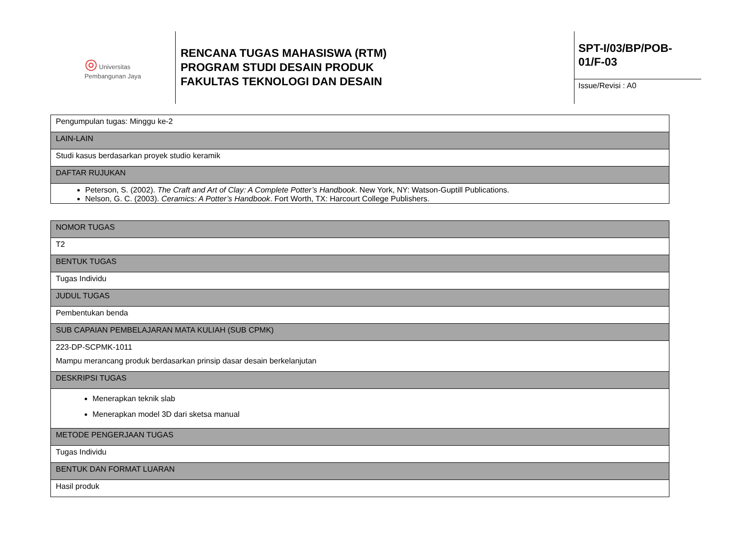◎ Universitas
Pembangunan Jaya
RENCANA TUGAS MAHASISWA (RTM)
PROGRAM STUDI DESAIN PRODUK
FAKULTAS TEKNOLOGI DAN DESAIN
SPT-I/03/BP/POB-01/F-03
Issue/Revisi : A0
| Pengumpulan tugas: Minggu ke-2 |
| LAIN-LAIN |
| Studi kasus berdasarkan proyek studio keramik |
| DAFTAR RUJUKAN |
| Peterson, S. (2002). The Craft and Art of Clay: A Complete Potter’s Handbook . New York, NY: Watson-Guptill Publications. Nelson, G. C. (2003). Ceramics: A Potter’s Handbook . Fort Worth, TX: Harcourt College Publishers. |
| NOMOR TUGAS |
| T2 |
| BENTUK TUGAS |
| Tugas Individu |
| JUDUL TUGAS |
| Pembentukan benda |
| SUB CAPAIAN PEMBELAJARAN MATA KULIAH (SUB CPMK) |
| 223-DP-SCPMK-1011 Mampu merancang produk berdasarkan prinsip dasar desain berkelanjutan |
| DESKRIPSI TUGAS |
| Menerapkan teknik slab Menerapkan model 3D dari sketsa manual |
| METODE PENGERJAAN TUGAS |
| Tugas Individu |
| BENTUK DAN FORMAT LUARAN |
| Hasil produk |